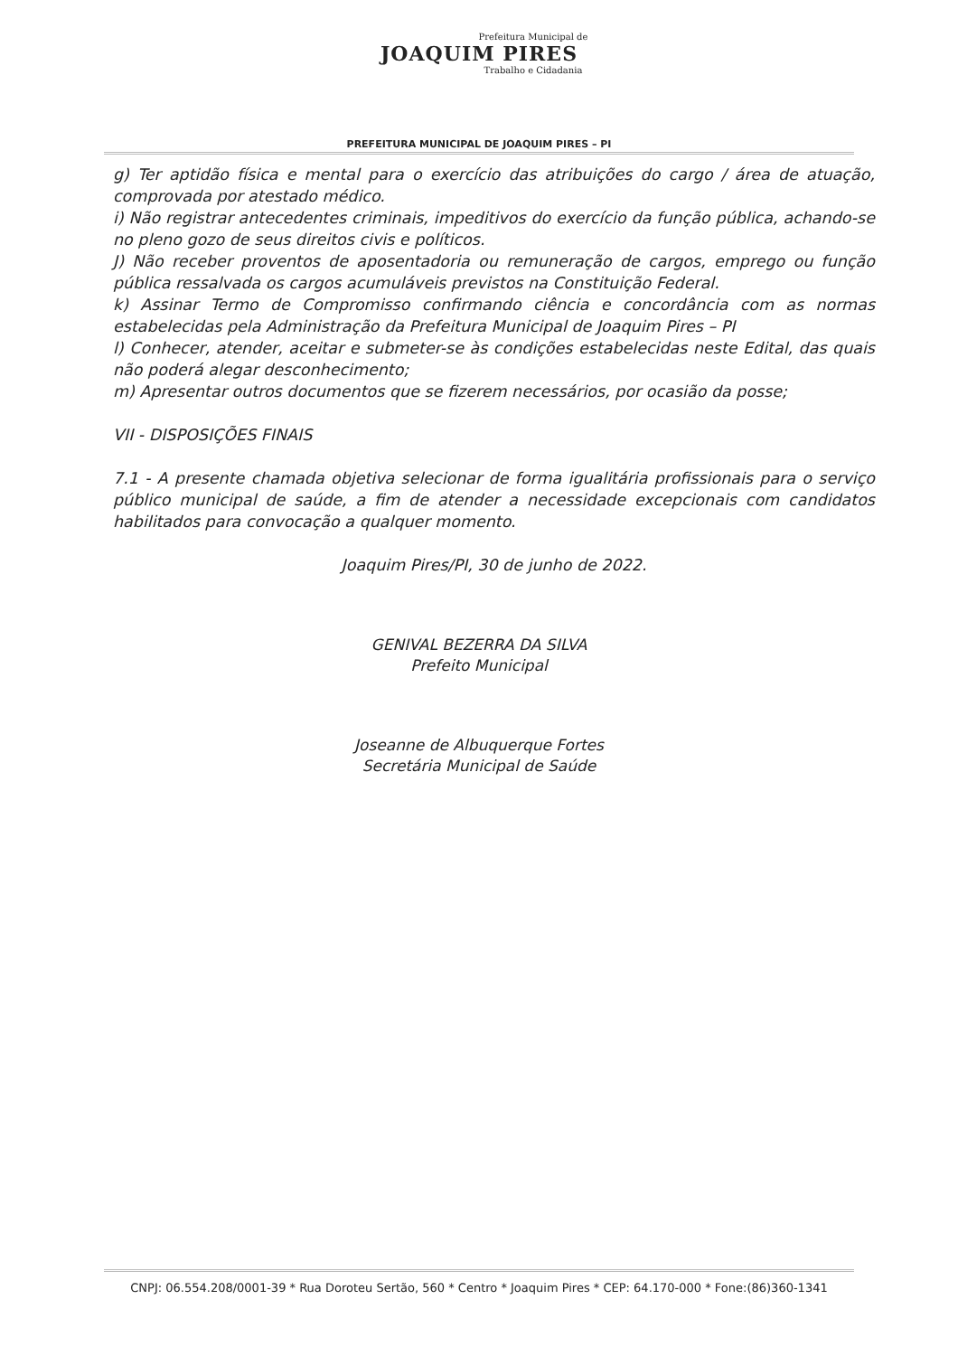Prefeitura Municipal de
JOAQUIM PIRES
Trabalho e Cidadania
PREFEITURA MUNICIPAL DE JOAQUIM PIRES – PI
g) Ter aptidão física e mental para o exercício das atribuições do cargo / área de atuação, comprovada por atestado médico.
i) Não registrar antecedentes criminais, impeditivos do exercício da função pública, achando-se no pleno gozo de seus direitos civis e políticos.
J) Não receber proventos de aposentadoria ou remuneração de cargos, emprego ou função pública ressalvada os cargos acumuláveis previstos na Constituição Federal.
k) Assinar Termo de Compromisso confirmando ciência e concordância com as normas estabelecidas pela Administração da Prefeitura Municipal de Joaquim Pires – PI
l) Conhecer, atender, aceitar e submeter-se às condições estabelecidas neste Edital, das quais não poderá alegar desconhecimento;
m) Apresentar outros documentos que se fizerem necessários, por ocasião da posse;
VII - DISPOSIÇÕES FINAIS
7.1 - A presente chamada objetiva selecionar de forma igualitária profissionais para o serviço público municipal de saúde, a fim de atender a necessidade excepcionais com candidatos habilitados para convocação a qualquer momento.
Joaquim Pires/PI, 30 de junho de 2022.
GENIVAL BEZERRA DA SILVA
Prefeito Municipal
Joseanne de Albuquerque Fortes
Secretária Municipal de Saúde
CNPJ: 06.554.208/0001-39 * Rua Doroteu Sertão, 560 * Centro * Joaquim Pires * CEP: 64.170-000 * Fone:(86)360-1341